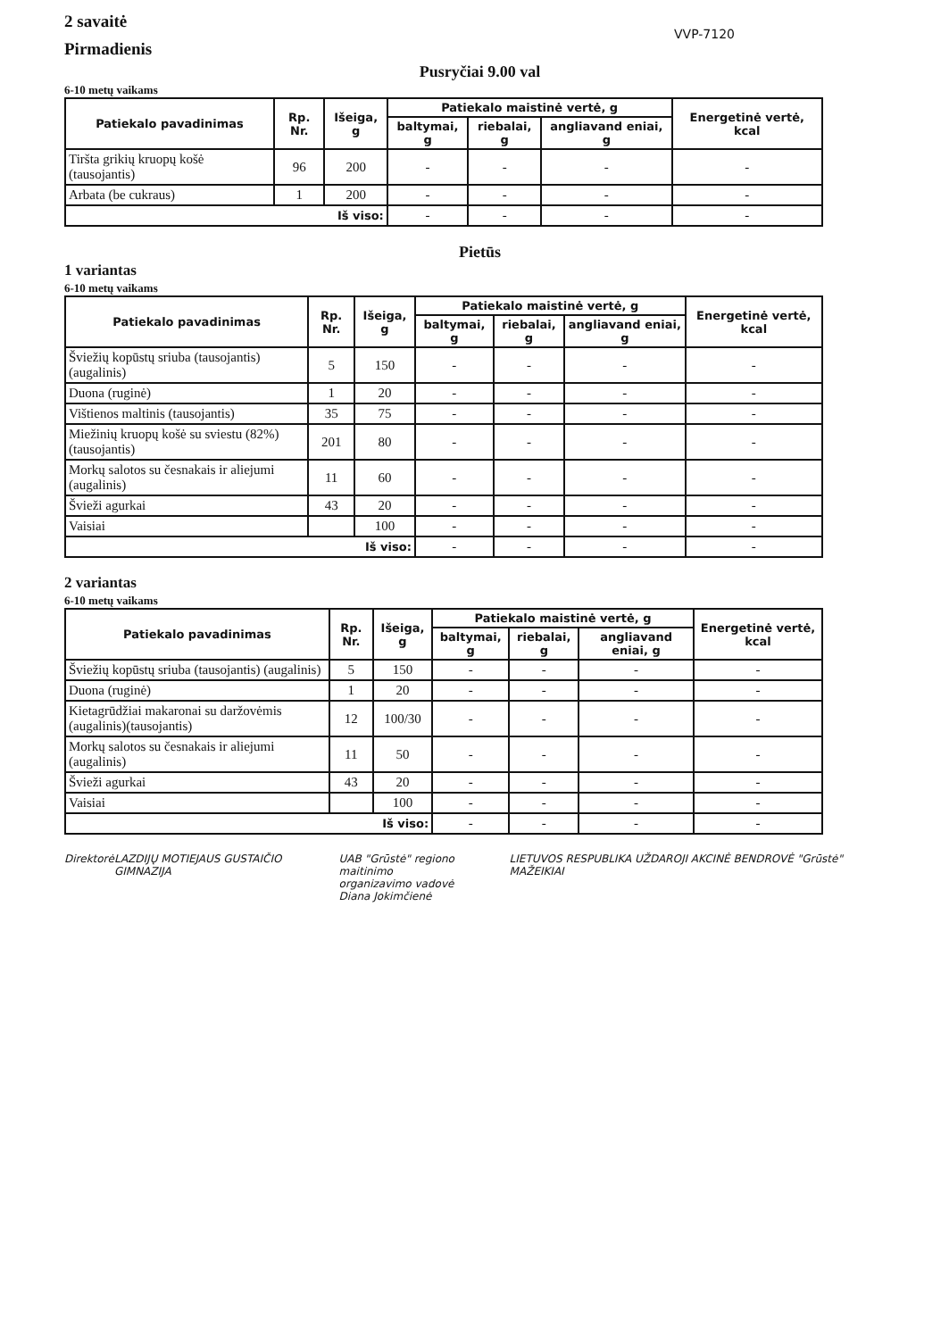2 savaitė
Pirmadienis
VVP-7120
Pusryčiai 9.00 val
6-10 metų vaikams
| Patiekalo pavadinimas | Rp. Nr. | Išeiga, g | Patiekalo maistinė vertė, g | | | Energetinė vertė, kcal |
| --- | --- | --- | --- | --- | --- | --- |
| | | | baltymai, g | riebalai, g | angliavand eniai, g | |
| Tiršta grikių kruopų košė (tausojantis) | 96 | 200 | - | - | - | - |
| Arbata (be cukraus) | 1 | 200 | - | - | - | - |
| Iš viso: | | | - | - | - | - |
Pietūs
1 variantas
6-10 metų vaikams
| Patiekalo pavadinimas | Rp. Nr. | Išeiga, g | Patiekalo maistinė vertė, g | | | Energetinė vertė, kcal |
| --- | --- | --- | --- | --- | --- | --- |
| | | | baltymai, g | riebalai, g | angliavand eniai, g | |
| Šviežių kopūstų sriuba (tausojantis) (augalinis) | 5 | 150 | - | - | - | - |
| Duona (ruginė) | 1 | 20 | - | - | - | - |
| Vištienos maltinis (tausojantis) | 35 | 75 | - | - | - | - |
| Miežinių kruopų košė su sviestu (82%)(tausojantis) | 201 | 80 | - | - | - | - |
| Morkų salotos su česnakais ir aliejumi (augalinis) | 11 | 60 | - | - | - | - |
| Švieži agurkai | 43 | 20 | - | - | - | - |
| Vaisiai | | 100 | - | - | - | - |
| Iš viso: | | | - | - | - | - |
2 variantas
6-10 metų vaikams
| Patiekalo pavadinimas | Rp. Nr. | Išeiga, g | Patiekalo maistinė vertė, g | | | Energetinė vertė, kcal |
| --- | --- | --- | --- | --- | --- | --- |
| | | | baltymai, g | riebalai, g | angliavand eniai, g | |
| Šviežių kopūstų sriuba (tausojantis) (augalinis) | 5 | 150 | - | - | - | - |
| Duona (ruginė) | 1 | 20 | - | - | - | - |
| Kietagrūdžiai makaronai su daržovėmis (augalinis)(tausojantis) | 12 | 100/30 | - | - | - | - |
| Morkų salotos su česnakais ir aliejumi (augalinis) | 11 | 50 | - | - | - | - |
| Švieži agurkai | 43 | 20 | - | - | - | - |
| Vaisiai | | 100 | - | - | - | - |
| Iš viso: | | | - | - | - | - |
Direktorė LAZDIJŲ MOTIEJAUS GUSTAIČIO GIMNAZIJA
UAB "Grūstė" regiono maitinimo
organizavimo vadovė
Diana Jokimčienė
LIETUVOS RESPUBLIKA UŽDAROJI AKCINĖ BENDROVĖ "Grūstė" MAŽEIKIAI